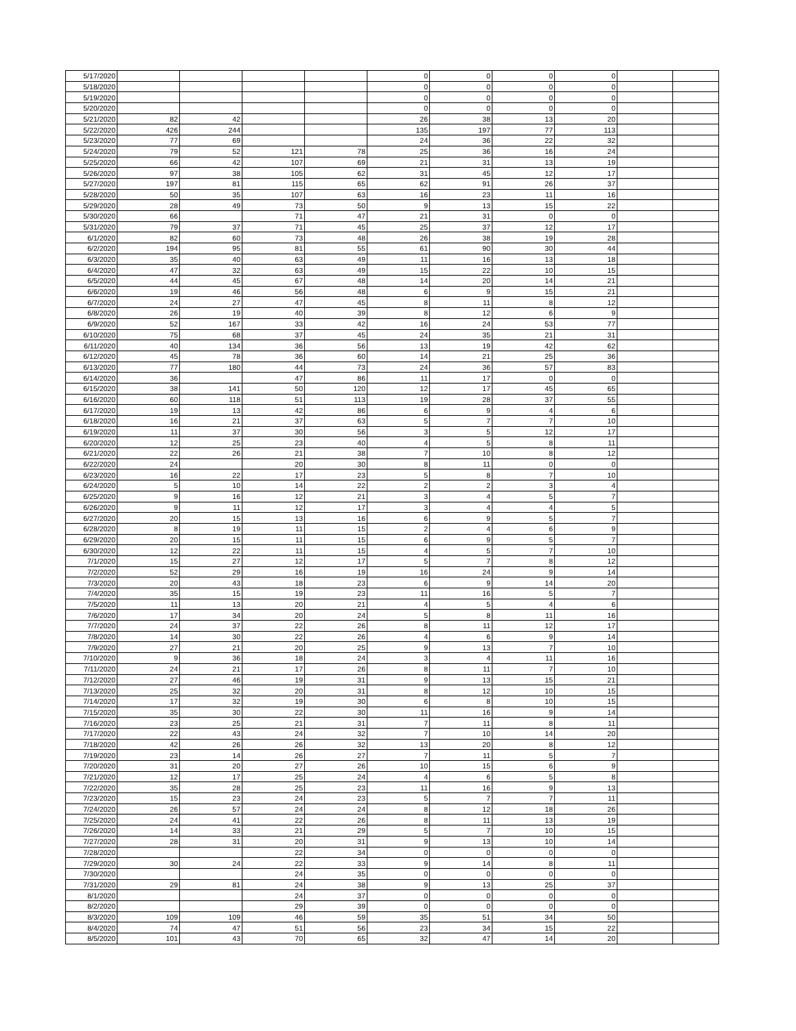| 5/17/2020 | | | | | 0 | 0 | 0 | 0 | | |
| 5/18/2020 | | | | | 0 | 0 | 0 | 0 | | |
| 5/19/2020 | | | | | 0 | 0 | 0 | 0 | | |
| 5/20/2020 | | | | | 0 | 0 | 0 | 0 | | |
| 5/21/2020 | 82 | 42 | | | 26 | 38 | 13 | 20 | | |
| 5/22/2020 | 426 | 244 | | | 135 | 197 | 77 | 113 | | |
| 5/23/2020 | 77 | 69 | | | 24 | 36 | 22 | 32 | | |
| 5/24/2020 | 79 | 52 | 121 | 78 | 25 | 36 | 16 | 24 | | |
| 5/25/2020 | 66 | 42 | 107 | 69 | 21 | 31 | 13 | 19 | | |
| 5/26/2020 | 97 | 38 | 105 | 62 | 31 | 45 | 12 | 17 | | |
| 5/27/2020 | 197 | 81 | 115 | 65 | 62 | 91 | 26 | 37 | | |
| 5/28/2020 | 50 | 35 | 107 | 63 | 16 | 23 | 11 | 16 | | |
| 5/29/2020 | 28 | 49 | 73 | 50 | 9 | 13 | 15 | 22 | | |
| 5/30/2020 | 66 | | 71 | 47 | 21 | 31 | 0 | 0 | | |
| 5/31/2020 | 79 | 37 | 71 | 45 | 25 | 37 | 12 | 17 | | |
| 6/1/2020 | 82 | 60 | 73 | 48 | 26 | 38 | 19 | 28 | | |
| 6/2/2020 | 194 | 95 | 81 | 55 | 61 | 90 | 30 | 44 | | |
| 6/3/2020 | 35 | 40 | 63 | 49 | 11 | 16 | 13 | 18 | | |
| 6/4/2020 | 47 | 32 | 63 | 49 | 15 | 22 | 10 | 15 | | |
| 6/5/2020 | 44 | 45 | 67 | 48 | 14 | 20 | 14 | 21 | | |
| 6/6/2020 | 19 | 46 | 56 | 48 | 6 | 9 | 15 | 21 | | |
| 6/7/2020 | 24 | 27 | 47 | 45 | 8 | 11 | 8 | 12 | | |
| 6/8/2020 | 26 | 19 | 40 | 39 | 8 | 12 | 6 | 9 | | |
| 6/9/2020 | 52 | 167 | 33 | 42 | 16 | 24 | 53 | 77 | | |
| 6/10/2020 | 75 | 68 | 37 | 45 | 24 | 35 | 21 | 31 | | |
| 6/11/2020 | 40 | 134 | 36 | 56 | 13 | 19 | 42 | 62 | | |
| 6/12/2020 | 45 | 78 | 36 | 60 | 14 | 21 | 25 | 36 | | |
| 6/13/2020 | 77 | 180 | 44 | 73 | 24 | 36 | 57 | 83 | | |
| 6/14/2020 | 36 | | 47 | 86 | 11 | 17 | 0 | 0 | | |
| 6/15/2020 | 38 | 141 | 50 | 120 | 12 | 17 | 45 | 65 | | |
| 6/16/2020 | 60 | 118 | 51 | 113 | 19 | 28 | 37 | 55 | | |
| 6/17/2020 | 19 | 13 | 42 | 86 | 6 | 9 | 4 | 6 | | |
| 6/18/2020 | 16 | 21 | 37 | 63 | 5 | 7 | 7 | 10 | | |
| 6/19/2020 | 11 | 37 | 30 | 56 | 3 | 5 | 12 | 17 | | |
| 6/20/2020 | 12 | 25 | 23 | 40 | 4 | 5 | 8 | 11 | | |
| 6/21/2020 | 22 | 26 | 21 | 38 | 7 | 10 | 8 | 12 | | |
| 6/22/2020 | 24 | | 20 | 30 | 8 | 11 | 0 | 0 | | |
| 6/23/2020 | 16 | 22 | 17 | 23 | 5 | 8 | 7 | 10 | | |
| 6/24/2020 | 5 | 10 | 14 | 22 | 2 | 2 | 3 | 4 | | |
| 6/25/2020 | 9 | 16 | 12 | 21 | 3 | 4 | 5 | 7 | | |
| 6/26/2020 | 9 | 11 | 12 | 17 | 3 | 4 | 4 | 5 | | |
| 6/27/2020 | 20 | 15 | 13 | 16 | 6 | 9 | 5 | 7 | | |
| 6/28/2020 | 8 | 19 | 11 | 15 | 2 | 4 | 6 | 9 | | |
| 6/29/2020 | 20 | 15 | 11 | 15 | 6 | 9 | 5 | 7 | | |
| 6/30/2020 | 12 | 22 | 11 | 15 | 4 | 5 | 7 | 10 | | |
| 7/1/2020 | 15 | 27 | 12 | 17 | 5 | 7 | 8 | 12 | | |
| 7/2/2020 | 52 | 29 | 16 | 19 | 16 | 24 | 9 | 14 | | |
| 7/3/2020 | 20 | 43 | 18 | 23 | 6 | 9 | 14 | 20 | | |
| 7/4/2020 | 35 | 15 | 19 | 23 | 11 | 16 | 5 | 7 | | |
| 7/5/2020 | 11 | 13 | 20 | 21 | 4 | 5 | 4 | 6 | | |
| 7/6/2020 | 17 | 34 | 20 | 24 | 5 | 8 | 11 | 16 | | |
| 7/7/2020 | 24 | 37 | 22 | 26 | 8 | 11 | 12 | 17 | | |
| 7/8/2020 | 14 | 30 | 22 | 26 | 4 | 6 | 9 | 14 | | |
| 7/9/2020 | 27 | 21 | 20 | 25 | 9 | 13 | 7 | 10 | | |
| 7/10/2020 | 9 | 36 | 18 | 24 | 3 | 4 | 11 | 16 | | |
| 7/11/2020 | 24 | 21 | 17 | 26 | 8 | 11 | 7 | 10 | | |
| 7/12/2020 | 27 | 46 | 19 | 31 | 9 | 13 | 15 | 21 | | |
| 7/13/2020 | 25 | 32 | 20 | 31 | 8 | 12 | 10 | 15 | | |
| 7/14/2020 | 17 | 32 | 19 | 30 | 6 | 8 | 10 | 15 | | |
| 7/15/2020 | 35 | 30 | 22 | 30 | 11 | 16 | 9 | 14 | | |
| 7/16/2020 | 23 | 25 | 21 | 31 | 7 | 11 | 8 | 11 | | |
| 7/17/2020 | 22 | 43 | 24 | 32 | 7 | 10 | 14 | 20 | | |
| 7/18/2020 | 42 | 26 | 26 | 32 | 13 | 20 | 8 | 12 | | |
| 7/19/2020 | 23 | 14 | 26 | 27 | 7 | 11 | 5 | 7 | | |
| 7/20/2020 | 31 | 20 | 27 | 26 | 10 | 15 | 6 | 9 | | |
| 7/21/2020 | 12 | 17 | 25 | 24 | 4 | 6 | 5 | 8 | | |
| 7/22/2020 | 35 | 28 | 25 | 23 | 11 | 16 | 9 | 13 | | |
| 7/23/2020 | 15 | 23 | 24 | 23 | 5 | 7 | 7 | 11 | | |
| 7/24/2020 | 26 | 57 | 24 | 24 | 8 | 12 | 18 | 26 | | |
| 7/25/2020 | 24 | 41 | 22 | 26 | 8 | 11 | 13 | 19 | | |
| 7/26/2020 | 14 | 33 | 21 | 29 | 5 | 7 | 10 | 15 | | |
| 7/27/2020 | 28 | 31 | 20 | 31 | 9 | 13 | 10 | 14 | | |
| 7/28/2020 | | | 22 | 34 | 0 | 0 | 0 | 0 | | |
| 7/29/2020 | 30 | 24 | 22 | 33 | 9 | 14 | 8 | 11 | | |
| 7/30/2020 | | | 24 | 35 | 0 | 0 | 0 | 0 | | |
| 7/31/2020 | 29 | 81 | 24 | 38 | 9 | 13 | 25 | 37 | | |
| 8/1/2020 | | | 24 | 37 | 0 | 0 | 0 | 0 | | |
| 8/2/2020 | | | 29 | 39 | 0 | 0 | 0 | 0 | | |
| 8/3/2020 | 109 | 109 | 46 | 59 | 35 | 51 | 34 | 50 | | |
| 8/4/2020 | 74 | 47 | 51 | 56 | 23 | 34 | 15 | 22 | | |
| 8/5/2020 | 101 | 43 | 70 | 65 | 32 | 47 | 14 | 20 | | |